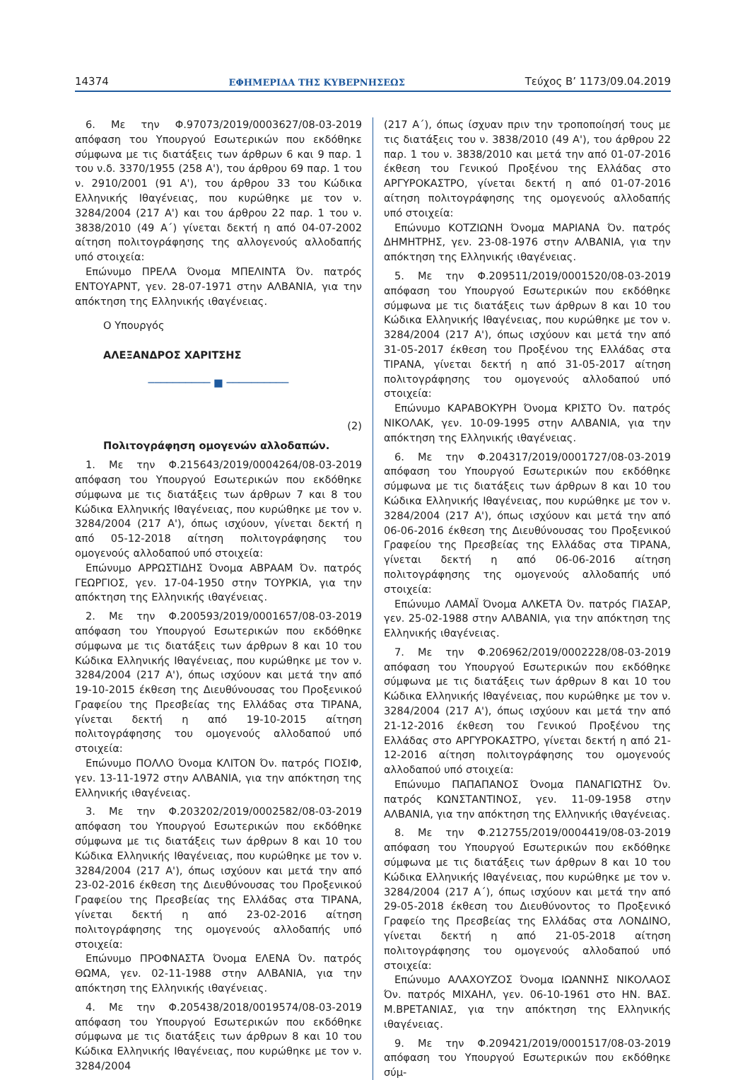14374 ΕΦΗΜΕΡΙΔΑ ΤΗΣ ΚΥΒΕΡΝΗΣΕΩΣ Τεύχος Β’ 1173/09.04.2019
6. Με την Φ.97073/2019/0003627/08-03-2019 απόφαση του Υπουργού Εσωτερικών που εκδόθηκε σύμφωνα με τις διατάξεις των άρθρων 6 και 9 παρ. 1 του ν.δ. 3370/1955 (258 Α'), του άρθρου 69 παρ. 1 του ν. 2910/2001 (91 Α'), του άρθρου 33 του Κώδικα Ελληνικής Ιθαγένειας, που κυρώθηκε με τον ν. 3284/2004 (217 Α') και του άρθρου 22 παρ. 1 του ν. 3838/2010 (49 Α΄) γίνεται δεκτή η από 04-07-2002 αίτηση πολιτογράφησης της αλλογενούς αλλοδαπής υπό στοιχεία:
Επώνυμο ΠΡΕΛΑ Όνομα ΜΠΕΛΙΝΤΑ Όν. πατρός ΕΝΤΟΥΑΡΝΤ, γεν. 28-07-1971 στην ΑΛΒΑΝΙΑ, για την απόκτηση της Ελληνικής ιθαγένειας.
Ο Υπουργός
ΑΛΕΞΑΝΔΡΟΣ ΧΑΡΙΤΣΗΣ
────────── ■ ──────────
(2)
Πολιτογράφηση ομογενών αλλοδαπών.
1. Με την Φ.215643/2019/0004264/08-03-2019 απόφαση του Υπουργού Εσωτερικών που εκδόθηκε σύμφωνα με τις διατάξεις των άρθρων 7 και 8 του Κώδικα Ελληνικής Ιθαγένειας, που κυρώθηκε με τον ν. 3284/2004 (217 Α'), όπως ισχύουν, γίνεται δεκτή η από 05-12-2018 αίτηση πολιτογράφησης του ομογενούς αλλοδαπού υπό στοιχεία:
Επώνυμο ΑΡΡΩΣΤΙΔΗΣ Όνομα ΑΒΡΑΑΜ Όν. πατρός ΓΕΩΡΓΙΟΣ, γεν. 17-04-1950 στην ΤΟΥΡΚΙΑ, για την απόκτηση της Ελληνικής ιθαγένειας.
2. Με την Φ.200593/2019/0001657/08-03-2019 απόφαση του Υπουργού Εσωτερικών που εκδόθηκε σύμφωνα με τις διατάξεις των άρθρων 8 και 10 του Κώδικα Ελληνικής Ιθαγένειας, που κυρώθηκε με τον ν. 3284/2004 (217 Α'), όπως ισχύουν και μετά την από 19-10-2015 έκθεση της Διευθύνουσας του Προξενικού Γραφείου της Πρεσβείας της Ελλάδας στα ΤΙΡΑΝΑ, γίνεται δεκτή η από 19-10-2015 αίτηση πολιτογράφησης του ομογενούς αλλοδαπού υπό στοιχεία:
Επώνυμο ΠΟΛΛΟ Όνομα ΚΛΙΤΟΝ Όν. πατρός ΓΙΟΣΙΦ, γεν. 13-11-1972 στην ΑΛΒΑΝΙΑ, για την απόκτηση της Ελληνικής ιθαγένειας.
3. Με την Φ.203202/2019/0002582/08-03-2019 απόφαση του Υπουργού Εσωτερικών που εκδόθηκε σύμφωνα με τις διατάξεις των άρθρων 8 και 10 του Κώδικα Ελληνικής Ιθαγένειας, που κυρώθηκε με τον ν. 3284/2004 (217 Α'), όπως ισχύουν και μετά την από 23-02-2016 έκθεση της Διευθύνουσας του Προξενικού Γραφείου της Πρεσβείας της Ελλάδας στα ΤΙΡΑΝΑ, γίνεται δεκτή η από 23-02-2016 αίτηση πολιτογράφησης της ομογενούς αλλοδαπής υπό στοιχεία:
Επώνυμο ΠΡΟΦΝΑΣΤΑ Όνομα ΕΛΕΝΑ Όν. πατρός ΘΩΜΑ, γεν. 02-11-1988 στην ΑΛΒΑΝΙΑ, για την απόκτηση της Ελληνικής ιθαγένειας.
4. Με την Φ.205438/2018/0019574/08-03-2019 απόφαση του Υπουργού Εσωτερικών που εκδόθηκε σύμφωνα με τις διατάξεις των άρθρων 8 και 10 του Κώδικα Ελληνικής Ιθαγένειας, που κυρώθηκε με τον ν. 3284/2004
(217 Α΄), όπως ίσχυαν πριν την τροποποίησή τους με τις διατάξεις του ν. 3838/2010 (49 Α'), του άρθρου 22 παρ. 1 του ν. 3838/2010 και μετά την από 01-07-2016 έκθεση του Γενικού Προξένου της Ελλάδας στο ΑΡΓΥΡΟΚΑΣΤΡΟ, γίνεται δεκτή η από 01-07-2016 αίτηση πολιτογράφησης της ομογενούς αλλοδαπής υπό στοιχεία:
Επώνυμο ΚΟΤΖΙΩΝΗ Όνομα ΜΑΡΙΑΝΑ Όν. πατρός ΔΗΜΗΤΡΗΣ, γεν. 23-08-1976 στην ΑΛΒΑΝΙΑ, για την απόκτηση της Ελληνικής ιθαγένειας.
5. Με την Φ.209511/2019/0001520/08-03-2019 απόφαση του Υπουργού Εσωτερικών που εκδόθηκε σύμφωνα με τις διατάξεις των άρθρων 8 και 10 του Κώδικα Ελληνικής Ιθαγένειας, που κυρώθηκε με τον ν. 3284/2004 (217 Α'), όπως ισχύουν και μετά την από 31-05-2017 έκθεση του Προξένου της Ελλάδας στα ΤΙΡΑΝΑ, γίνεται δεκτή η από 31-05-2017 αίτηση πολιτογράφησης του ομογενούς αλλοδαπού υπό στοιχεία:
Επώνυμο ΚΑΡΑΒΟΚΥΡΗ Όνομα ΚΡΙΣΤΟ Όν. πατρός ΝΙΚΟΛΑΚ, γεν. 10-09-1995 στην ΑΛΒΑΝΙΑ, για την απόκτηση της Ελληνικής ιθαγένειας.
6. Με την Φ.204317/2019/0001727/08-03-2019 απόφαση του Υπουργού Εσωτερικών που εκδόθηκε σύμφωνα με τις διατάξεις των άρθρων 8 και 10 του Κώδικα Ελληνικής Ιθαγένειας, που κυρώθηκε με τον ν. 3284/2004 (217 Α'), όπως ισχύουν και μετά την από 06-06-2016 έκθεση της Διευθύνουσας του Προξενικού Γραφείου της Πρεσβείας της Ελλάδας στα ΤΙΡΑΝΑ, γίνεται δεκτή η από 06-06-2016 αίτηση πολιτογράφησης της ομογενούς αλλοδαπής υπό στοιχεία:
Επώνυμο ΛΑΜΑΪ Όνομα ΑΛΚΕΤΑ Όν. πατρός ΓΙΑΣΑΡ, γεν. 25-02-1988 στην ΑΛΒΑΝΙΑ, για την απόκτηση της Ελληνικής ιθαγένειας.
7. Με την Φ.206962/2019/0002228/08-03-2019 απόφαση του Υπουργού Εσωτερικών που εκδόθηκε σύμφωνα με τις διατάξεις των άρθρων 8 και 10 του Κώδικα Ελληνικής Ιθαγένειας, που κυρώθηκε με τον ν. 3284/2004 (217 Α'), όπως ισχύουν και μετά την από 21-12-2016 έκθεση του Γενικού Προξένου της Ελλάδας στο ΑΡΓΥΡΟΚΑΣΤΡΟ, γίνεται δεκτή η από 21-12-2016 αίτηση πολιτογράφησης του ομογενούς αλλοδαπού υπό στοιχεία:
Επώνυμο ΠΑΠΑΠΑΝΟΣ Όνομα ΠΑΝΑΓΙΩΤΗΣ Όν. πατρός ΚΩΝΣΤΑΝΤΙΝΟΣ, γεν. 11-09-1958 στην ΑΛΒΑΝΙΑ, για την απόκτηση της Ελληνικής ιθαγένειας.
8. Με την Φ.212755/2019/0004419/08-03-2019 απόφαση του Υπουργού Εσωτερικών που εκδόθηκε σύμφωνα με τις διατάξεις των άρθρων 8 και 10 του Κώδικα Ελληνικής Ιθαγένειας, που κυρώθηκε με τον ν. 3284/2004 (217 Α΄), όπως ισχύουν και μετά την από 29-05-2018 έκθεση του Διευθύνοντος το Προξενικό Γραφείο της Πρεσβείας της Ελλάδας στα ΛΟΝΔΙΝΟ, γίνεται δεκτή η από 21-05-2018 αίτηση πολιτογράφησης του ομογενούς αλλοδαπού υπό στοιχεία:
Επώνυμο ΑΛΑΧΟΥΖΟΣ Όνομα ΙΩΑΝΝΗΣ ΝΙΚΟΛΑΟΣ Όν. πατρός ΜΙΧΑΗΛ, γεν. 06-10-1961 στο ΗΝ. ΒΑΣ. Μ.ΒΡΕΤΑΝΙΑΣ, για την απόκτηση της Ελληνικής ιθαγένειας.
9. Με την Φ.209421/2019/0001517/08-03-2019 απόφαση του Υπουργού Εσωτερικών που εκδόθηκε σύμ-